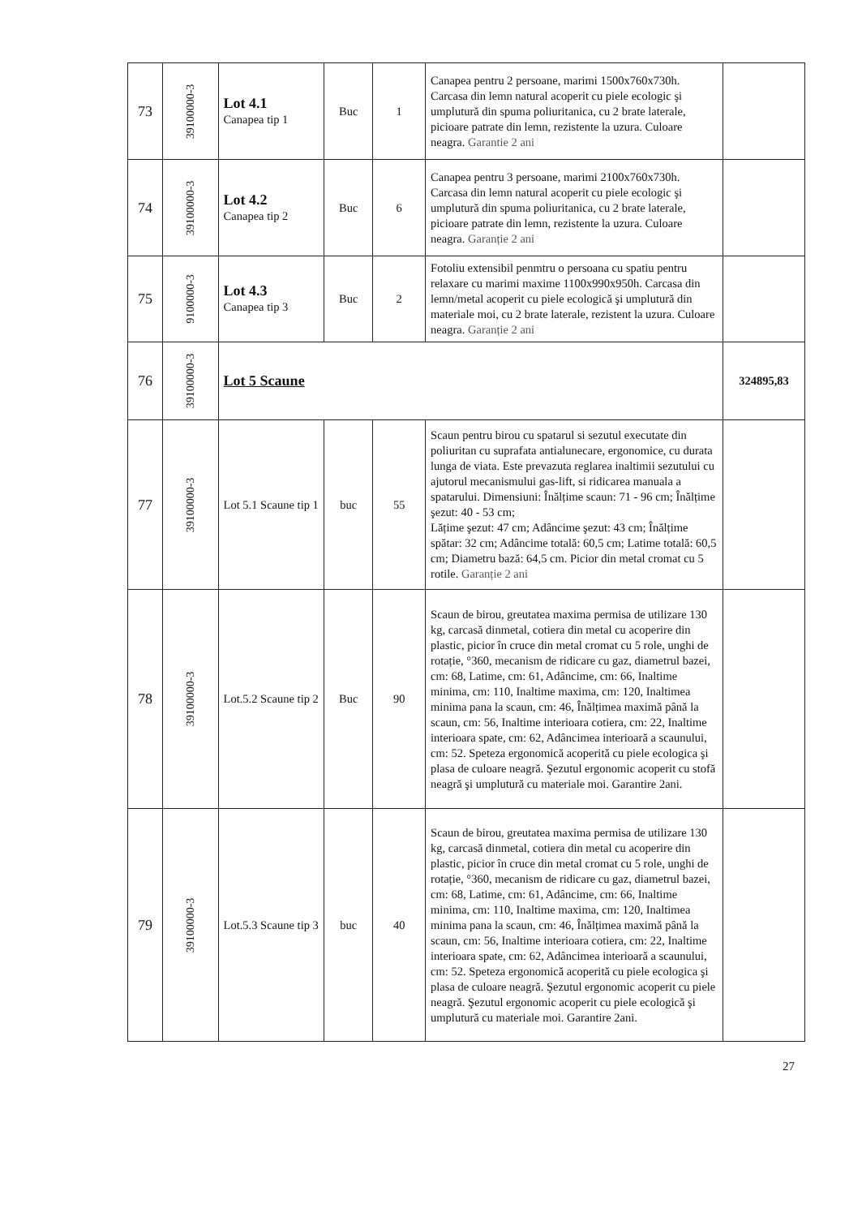| 73 | 39100000-3 | Lot 4.1 Canapea tip 1 | Buc | 1 | Canapea pentru 2 persoane, marimi 1500x760x730h. Carcasa din lemn natural acoperit cu piele ecologic şi umplutură din spuma poliuritanica, cu 2 brate laterale, picioare patrate din lemn, rezistente la uzura. Culoare neagra. Garantie 2 ani | |
| 74 | 39100000-3 | Lot 4.2 Canapea tip 2 | Buc | 6 | Canapea pentru 3 persoane, marimi 2100x760x730h. Carcasa din lemn natural acoperit cu piele ecologic şi umplutură din spuma poliuritanica, cu 2 brate laterale, picioare patrate din lemn, rezistente la uzura. Culoare neagra. Garanție 2 ani | |
| 75 | 9100000-3 | Lot 4.3 Canapea tip 3 | Buc | 2 | Fotoliu extensibil penmtru o persoana cu spatiu pentru relaxare cu marimi maxime 1100x990x950h. Carcasa din lemn/metal acoperit cu piele ecologică şi umplutură din materiale moi, cu 2 brate laterale, rezistent la uzura. Culoare neagra. Garanție 2 ani | |
| 76 | 39100000-3 | Lot 5 Scaune | | | | 324895,83 |
| 77 | 39100000-3 | Lot 5.1 Scaune tip 1 | buc | 55 | Scaun pentru birou cu spatarul si sezutul executate din poliuritan cu suprafata antialunecare, ergonomice, cu durata lunga de viata. Este prevazuta reglarea inaltimii sezutului cu ajutorul mecanismului gas-lift, si ridicarea manuala a spatarului. Dimensiuni: Înălțime scaun: 71 - 96 cm; Înălțime şezut: 40 - 53 cm; Lățime şezut: 47 cm; Adâncime şezut: 43 cm; Înălțime spătar: 32 cm; Adâncime totală: 60,5 cm; Latime totală: 60,5 cm; Diametru bază: 64,5 cm. Picior din metal cromat cu 5 rotile. Garanție 2 ani | |
| 78 | 39100000-3 | Lot.5.2 Scaune tip 2 | Buc | 90 | Scaun de birou, greutatea maxima permisa de utilizare 130 kg, carcasă dinmetal, cotiera din metal cu acoperire din plastic, picior în cruce din metal cromat cu 5 role, unghi de rotație, °360, mecanism de ridicare cu gaz, diametrul bazei, cm: 68, Latime, cm: 61, Adâncime, cm: 66, Inaltime minima, cm: 110, Inaltime maxima, cm: 120, Inaltimea minima pana la scaun, cm: 46, Înălțimea maximă până la scaun, cm: 56, Inaltime interioara cotiera, cm: 22, Inaltime interioara spate, cm: 62, Adâncimea interioară a scaunului, cm: 52. Speteza ergonomică acoperită cu piele ecologica şi plasa de culoare neagră. Şezutul ergonomic acoperit cu stofă neagră şi umplutură cu materiale moi. Garantire 2ani. | |
| 79 | 39100000-3 | Lot.5.3 Scaune tip 3 | buc | 40 | Scaun de birou, greutatea maxima permisa de utilizare 130 kg, carcasă dinmetal, cotiera din metal cu acoperire din plastic, picior în cruce din metal cromat cu 5 role, unghi de rotație, °360, mecanism de ridicare cu gaz, diametrul bazei, cm: 68, Latime, cm: 61, Adâncime, cm: 66, Inaltime minima, cm: 110, Inaltime maxima, cm: 120, Inaltimea minima pana la scaun, cm: 46, Înălțimea maximă până la scaun, cm: 56, Inaltime interioara cotiera, cm: 22, Inaltime interioara spate, cm: 62, Adâncimea interioară a scaunului, cm: 52. Speteza ergonomică acoperită cu piele ecologica şi plasa de culoare neagră. Şezutul ergonomic acoperit cu piele neagră. Şezutul ergonomic acoperit cu piele ecologică şi umplutură cu materiale moi. Garantire 2ani. | |
27